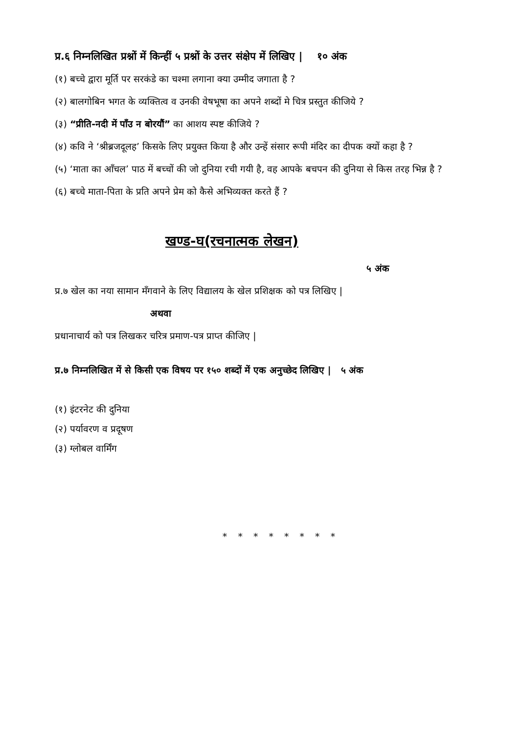प्र.६ निम्नलिखित प्रश्नों में किन्हीं ५ प्रश्नों के उत्तर संक्षेप में लिखिए | १० अंक
(१) बच्चे द्वारा मूर्ति पर सरकंडे का चश्मा लगाना क्या उम्मीद जगाता है ?
(२) बालगोबिन भगत के व्यक्तित्व व उनकी वेषभूषा का अपने शब्दों मे चित्र प्रस्तुत कीजिये ?
(३) “प्रीति-नदी में पाँउ न बोरयौं” का आशय स्पष्ट कीजिये ?
(४) कवि ने ‘श्रीब्रजदूलह’ किसके लिए प्रयुक्त किया है और उन्हें संसार रूपी मंदिर का दीपक क्यों कहा है ?
(५) ‘माता का आँचल’ पाठ में बच्चों की जो दुनिया रची गयी है, वह आपके बचपन की दुनिया से किस तरह भिन्न है ?
(६) बच्चे माता-पिता के प्रति अपने प्रेम को कैसे अभिव्यक्त करते हैं ?
खण्ड-घ(रचनात्मक लेखन)
५ अंक
प्र.७ खेल का नया सामान मँगवाने के लिए विद्यालय के खेल प्रशिक्षक को पत्र लिखिए |
अथवा
प्रधानाचार्य को पत्र लिखकर चरित्र प्रमाण-पत्र प्राप्त कीजिए |
प्र.७ निम्नलिखित में से किसी एक विषय पर १५० शब्दों में एक अनुच्छेद लिखिए | ५ अंक
(१) इंटरनेट की दुनिया
(२) पर्यावरण व प्रदूषण
(३) ग्लोबल वार्मिंग
* * * * * * * *